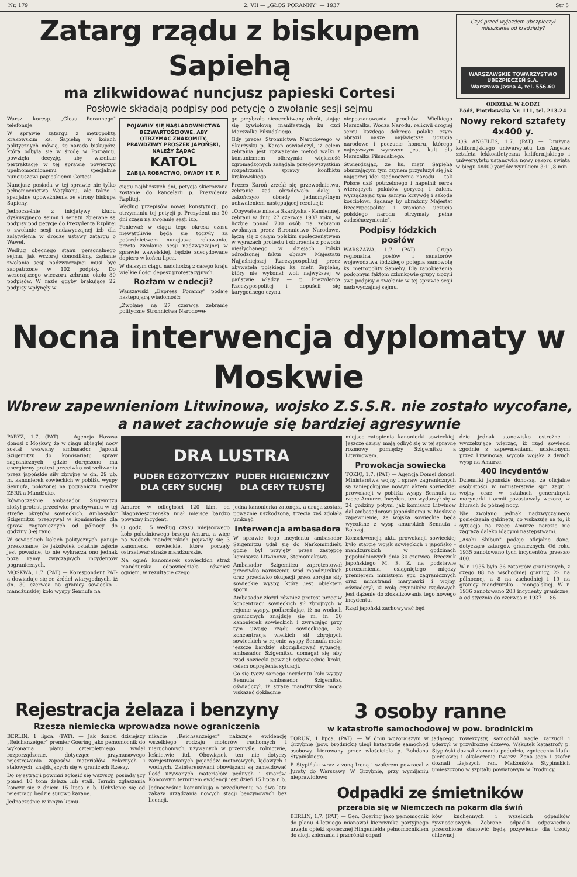Nr. 179 2. VII — „GŁOS PORANNY" — 1937 Str 5
Zatarg rządu z biskupem Sapiehą
ma zlikwidować nuncjusz papieski Cortesi
Posłowie składają podpisy pod petycję o zwołanie sesji sejmu
Warsz. koresp. „Głosu Porannego" telefonuje:
W sprawie zatargu z metropolitą krakowskim ks. Sapiehą w kołach politycznych mówią, że narada biskupów, która odbyła się w środę w Poznaniu, powzięła decyzję, aby wszelkie pertraktacje w tej sprawie powierzyć upełnomocnionemu specjalnie nuncjuszowi papieskiemu Cortesi.
Nuncjusz posiada w tej sprawie nie tylko pełnomocnictwa Watykanu, ale także i spacjalne upoważnienia ze strony biskupa Sapiehy.
Jednocześnie z inicjatywy klubu dyskusyjnego sejmu i senatu zbierane są podpisy pod petycję do Prezydenta Rzplitej o zwołanie sesji nadzwyczajnej izb dla załatwienia w drodze ustawy zatargu o Wawel.
Według obecnego stanu personalnego sejmu, jak wczoraj donosiliśmy, żądanie zwołania sesji nadzwyczajnej musi być zaopatrzone w 102 podpisy. Do wczorajszego wieczora zebrano około 80 podpisów. W razie gdyby brakujące 22 podpisy wpłynęły w
POJAWIŁY SIĘ NAŚLADOWNICTWA BEZWARTOŚCIOWE. ABY OTRZYMAĆ ZNAKOMITY, PRAWDZIWY PROSZEK JAPOŃSKI, NALEŻY ŻĄDAĆ
KATOL
ZABIJA ROBACTWO, OWADY I T. P.
ciągu najbliższych dni, petycja skierowana zostanie do kancelarii p. Prezydenta Rzplitej.
Według przepisów nowej konstytucji, po otrzymaniu tej petycji p. Prezydent ma 30 dni czasu na zwołanie sesji izb.
Ponieważ w ciągu tego okresu czasu niewątpliwie będą się toczyły za pośrednictwem nuncjusza rokowania, przeto zwołanie sesji nadzwyczajnej w sprawie wawelskiej, będzie zdecydowane dopiero w końcu lipca.
W dalszym ciągu nadchodzą z całego kraju wielkie ilości depesz protestacyjnych.
Rozłam w endecji?
Warszawski „Express Poranny" podaje następującą wiadomość:
„Zwołane na 27 czerwca zebranie polityczne Stronnictwa Narodowe-
go przybrało nieoczekiwany obrót, stając się żywiołową manifestacją ku czci Marszałka Piłsudskiego.
Gdy prezes Stronnictwa Narodowego w Skarżysku p. Karoń oświadczył, iż celem zebrania jest rozważenie metod walki z komunizmem olbrzymia większość zgromadzonych zażądała przedewszystkim rozpatrzenia sprawy konfliktu krakowskiego.
Prezes Karoń zrzekł się przewodnictwa, zebranie zaś obradowało dalej i zakończyło obrady jednomyślnym uchwaleniem następującej rezolucji:
„Obywatele miasta Skarżyska - Kamiennej, zebrani w dniu 27 czerwca 1937 roku, w liczbie ponad 700 osób na zebraniu zwołanym przez Stronnictwo Narodowe, łączą się z całym polskim społeczeństwem w wyrazach protestu i oburzenia z powodu niesłychanego w dziejach Polski odrodzonej faktu obrazy Majestatu Najjaśniejszej Rzeczypospolitej przez obywatela polskiego ks. metr. Sapiehę, który nie wykonał woli najwyższej w państwie władzy — p. Prezydenta Rzeczypospolitej i dopuścił się karygodnego czynu —
nieposzanowania prochów Wielkiego Marszałka, Wodza Narodu, relikwii drogiej sercu każdego dobrego polaka czym obraził nasze najświętsze uczucia narodowe i poczucie honoru, którego najwyższym wyrazem jest kult dla Marszałka Piłsudskiego.
Stwierdzając, że ks. metr. Sapieha oburzającym tym czynem przysłużył się jak najgorzej idei zjednoczenia narodu — tak Polsce dziś potrzebnego i napełnił serca wierzących polaków goryczą i żalem, wyrządzając tym samym krzywdę i szkodę kościołowi, żądamy by obrażony Majestat Rzeczypospolitej i zranione uczucia polskiego narodu otrzymały pełne zadośćuczynienie".
Podpisy łódzkich posłów
WARSZAWA, 1.7. (PAT) — Grupa regionalna posłów i senatorów województwa łódzkiego potępia samowolę ks. metropolity Sapiehy. Dla zapobieżenia podobnym faktom członkowie grupy złożyli swe podpisy o zwołanie w tej sprawie sesji nadzwyczajnej sejmu.
Czyś przed wyjazdem ubezpieczył mieszkanie od kradzieży?
WARSZAWSKIE TOWARZYSTWO UBEZPIECZEŃ S.A.
Warszawa Jasna 4, tel. 556.60
ODDZIAŁ W ŁODZI
Łódź, Piotrkowska Nr. 111, tel. 213-24
Nowy rekord sztafety 4x400 y.
LOS ANGELES, 1.7. (PAT) — Drużyna kalifornijskiego uniwersytetu Los Angeles sztafeta lekkoatletyczna kalifornijskiego i uniwersytetu ustanowiła nowy rekord świata w biegu 4x400 yardów wynikiem 3:11,8 min.
Nocna interwencja dyplomaty w Moskwie
Wbrew zapewnieniom Litwinowa, wojsko Z.S.S.R. nie zostało wycofane, a nawet zachowuje się bardziej agresywnie
PARYŻ, 1.7. (PAT) — Agencja Havasa donosi z Moskwy, że w ciągu ubiegłej nocy został wezwany ambasador Japonii Szigemitzu do komisariatu spraw zagranicznych, gdzie doręczono mu energiczny protest przeciwko ostrzeliwaniu przez japońskie siły zbrojne w dn. 29 ub. m. kanonierek sowieckich w pobliżu wyspy Sennufa, położonej na pograniczu między ZSRR a Mandżuko.
Równocześnie ambasador Szigemitzu złożył protest przeciwko przebywaniu w tej strefie okrętów sowieckich. Ambasador Szigemitzu przebywał w komisariacie dla spraw zagranicznych od północy do godziny 3-ej rano.
W sowieckich kołach politycznych panuje przekonanie, że jakolwiek ostatnie zajście jest poważne, to nie wykracza ono jednak poza ramy zwyczajnych incydentów pogranicznych.
MOSKWA, 1.7. (PAT) — Korespondent PAT-a dowiaduje się ze źródeł wiarygodnych, iż dn. 30 czerwca na granicy sowiecko - mandżurskiej koło wyspy Sennufa na
DRA LUSTRA
PUDER EGZOTYCZNY
DLA CERY SUCHEJ PUDER HIGIENICZNY
DLA CERY TŁUSTEJ
Amurze w odległości 120 klm. od Błagowieszczenska miał miejsce bardzo poważny incydent.
O godz. 15 według czasu miejscowego koło południowego brzegu Amuru, a więc na wodach mandżurskich pojawiły się 3 kanonierki sowieckie, które poczęły ostrzeliwać straże mandżurskie.
Na ogień kanonierek sowieckich straż mandżurska odpowiedziała również ogniem, w rezultacie czego
jedna kanonierka zatonęła, a druga została poważnie uszkodzona, trzecia zaś zdołała umknąć.
Interwencja ambasadora
W sprawie tego incydentu ambasador Szigemitzu udał się do Narkomindiełu gdzie był przyjęty przez zastępcę komisarza Litwinowa, Stomoniakowa.
Ambasador Szigemitzu zaprotestował przeciwko naruszeniu wód mandżurskich oraz przeciwko okupacji przez zbrojne siły sowieckie wyspy, która jest obiektem sporu.
Ambasador złożył również protest przeciw koncentracji sowieckich sił zbrojnych w rejonie wyspy, podkreślając, iż na wodach granicznych znajduje się m. in. 30 kanonierek sowieckich i zwracając przy tym uwagę rządu sowieckiego, że koncentracja wielkich sił zbrojnych sowieckich w rejonie wyspy Sennufa może jeszcze bardziej skomplikować sytuację, ambasador Szigemitzu domagał się aby rząd sowiecki powziął odpowiednie kroki, celem odprężenia sytuacji.
Co się tyczy samego incydentu koło wyspy Sennufa ambasador Szigemitzu oświadczył, iż straże mandżurskie mogą wskazać dokładnie
miejsce zatopienia kanonierki sowieckiej. Jeszcze dzisiaj mają odbyć się w tej sprawie rozmowy pomiędzy Szigemitzu a Litwinowem.
Prowokacja sowiecka
TOKIO, 1.7. (PAT) — Agencja Domei donosi: Ministerstwa wojny i spraw zagranicznych są zaniepokojone nowym aktem sowieckiej prowokacji w pobliżu wyspy Sennufa na rzece Amurze. Incydent ten wydarzył się w 24 godziny potym, jak komisarz Litwinow dał ambasadorowi japońskiemu w Moskwie zapewnienie, że wojska sowieckie będą wycofane z wysp amurskich Sennufa i Bolszoj.
Konsekwencją aktu prowokacji sowieckiej było starcie wojsk sowieckich i japońsko - mandżurskich w godzinach popołudniowych dnia 30 czerwca. Rzecznik japońskiego M. S. Z. na podstawie porozumienia, osiągniętego między premierem ministrem spr. zagranicznych oraz ministrami marynarki i wojny, oświadczył, iż wolą czynników rządowych jest dążenie do zlokalizowania tego nowego incydentu.
Rząd japoński zachowywać będ
dzie jednak stanowisko ostrożne i wyczekujące wierząc, iż rząd sowiecki zgodnie z zapewnieniami, udzielonymi przez Litwinowa, wycofa wojska z dwuch wysp na Amurze.
400 incydentów
Dzienniki japońskie donoszą, że oficjalne osobistości w ministerstwie spr. zagr. i wojny oraz w sztabach generalnych marynarki i armii pozostawały wczoraj w biurach do późnej nocy.
Nie zwołano jednak nadzwyczajnego posiedzenia gabinetu, co wskazuje na to, iż sytuacja na rzece Amurze narazie nie zagraża daleko idącymi następstwami.
„Asahi Shibun" podaje oficjalne dane, dotyczące zatargów granicznych. Od roku 1935 zanotowano tych incydentów przeszło 400.
W r. 1935 było 36 zatargów granicznych, z czego 88 na wschodniej granicy, 22 na północnej, a 8 na zachodniej i 19 na granicy mandżursko - mongolskiej. W r. 1936 zanotowano 203 incydenty graniczne, a od stycznia do czerwca r. 1937 — 86.
Rejestracja żelaza i benzyny
Rzesza niemiecka wprowadza nowe ograniczenia
BERLIN, 1 lipca. (PAT). — Jak donosi dzisiejszy „Reichanzeiger" premier Goering jako pełnomocnik do wykonania planu czteroletniego wydał rozporządzenie, dotyczące przymusowego rejestrowania zapasów materiałów żelaznych i stalowych, znajdujących się w granicach Rzeszy.
Do rejestracji powinni zgłosić się wszyscy, posiadający ponad 10 tonn żelaza lub stali. Termin zgłaszania kończy się z dniem 15 lipca r. b. Uchylenie się od rejestracji będzie surowo karane.
Jednocześnie w innym komu-
nikacie „Reichsanzeiger" nakazuje ewidencję wszelkiego rodzaju motorów ruchomych i nieruchomych, używanych w przemyśle, rolnictwie, leśnictwie itd. Obowiązek ten nie dotyczy zarejestrowanych pojazdów motorowych, lądowych i wodnych. Zainteresowani obowiązani są zameldować ilość używanych materiałów pędnych i smarów. Końcowym terminem ewidencji jest dzień 15 lipca r. b.
Jednocześnie komunikują o przedłużeniu na dwa lata zakaza urządzania nowych stacji benzynowych bez licencji.
3 osoby ranne
w katastrofie samochodowej w pow. brodnickim
TORUŃ, 1 lipca. (PAT). — W dniu wczorajszym w Grzybnie (pow. brodnicki) uległ katastrofie samochód osobowy, kierowany przez właściciela p. Bohdana Stypińskiego.
P. Stypiński wraz z żoną Ireną i szoferem powracał z Juraty do Warszawy. W Grzybnie, przy wymijaniu nieprawidłowo
jadącego rowerzysty, samochód nagle zarzucił i uderzył w przydrożne drzewo. Wskutek katastrofy p. Stypiński doznał złamania podudzia, zgniecenia klatki piersiowej i okaleczenia twarzy. Żona jego i szofer doznali lżejszych ran. Małżonków Stypińskich umieszczono w szpitalu powiatowym w Brodnicy.
Odpadki ze śmietników
przerabia się w Niemczech na pokarm dla świń
BERLIN, 1.7. (PAT) — Gen. Goering jako pełnomocnik do planu 4-letniego mianował kierownika partyjnego urzędu opieki społecznej Hingenfelda pełnomocnikiem do akcji zbierania i przeróbki odpad-
ków kuchennych i wszelkich odpadków żywnościowych. Zebrane odpadki odpowiednio przerobione stanowić będą pożywienie dla trzody chlewnej.